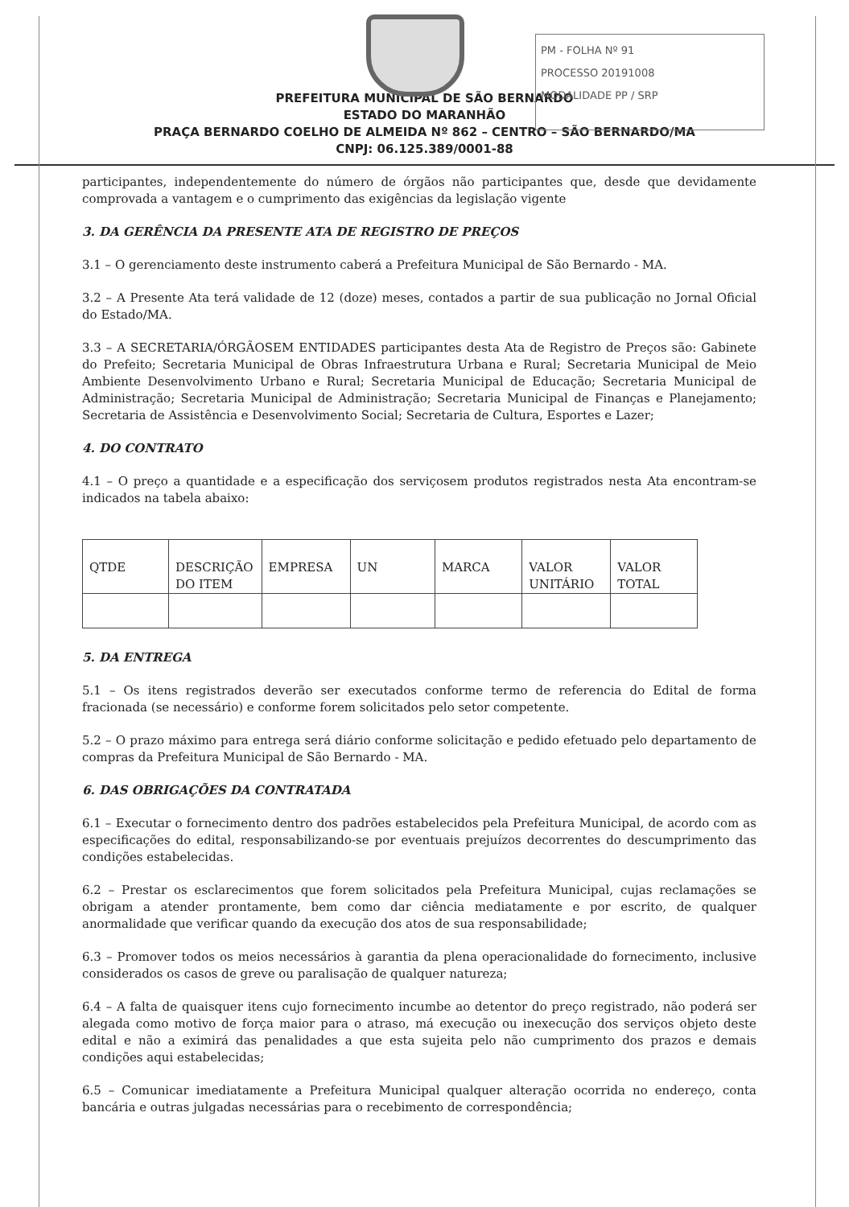PM - FOLHA Nº 91
PROCESSO 20191008
MODALIDADE PP / SRP
PREFEITURA MUNICIPAL DE SÃO BERNARDO
ESTADO DO MARANHÃO
PRAÇA BERNARDO COELHO DE ALMEIDA Nº 862 – CENTRO – SÃO BERNARDO/MA
CNPJ: 06.125.389/0001-88
participantes, independentemente do número de órgãos não participantes que, desde que devidamente comprovada a vantagem e o cumprimento das exigências da legislação vigente
3. DA GERÊNCIA DA PRESENTE ATA DE REGISTRO DE PREÇOS
3.1 – O gerenciamento deste instrumento caberá a Prefeitura Municipal de São Bernardo - MA.
3.2 – A Presente Ata terá validade de 12 (doze) meses, contados a partir de sua publicação no Jornal Oficial do Estado/MA.
3.3 – A SECRETARIA/ÓRGÃOSEM ENTIDADES participantes desta Ata de Registro de Preços são: Gabinete do Prefeito; Secretaria Municipal de Obras Infraestrutura Urbana e Rural; Secretaria Municipal de Meio Ambiente Desenvolvimento Urbano e Rural; Secretaria Municipal de Educação; Secretaria Municipal de Administração; Secretaria Municipal de Administração; Secretaria Municipal de Finanças e Planejamento; Secretaria de Assistência e Desenvolvimento Social; Secretaria de Cultura, Esportes e Lazer;
4. DO CONTRATO
4.1 – O preço a quantidade e a especificação dos serviçosem produtos registrados nesta Ata encontram-se indicados na tabela abaixo:
| QTDE | DESCRIÇÃO DO ITEM | EMPRESA | UN | MARCA | VALOR UNITÁRIO | VALOR TOTAL |
5. DA ENTREGA
5.1 – Os itens registrados deverão ser executados conforme termo de referencia do Edital de forma fracionada (se necessário) e conforme forem solicitados pelo setor competente.
5.2 – O prazo máximo para entrega será diário conforme solicitação e pedido efetuado pelo departamento de compras da Prefeitura Municipal de São Bernardo - MA.
6. DAS OBRIGAÇÕES DA CONTRATADA
6.1 – Executar o fornecimento dentro dos padrões estabelecidos pela Prefeitura Municipal, de acordo com as especificações do edital, responsabilizando-se por eventuais prejuízos decorrentes do descumprimento das condições estabelecidas.
6.2 – Prestar os esclarecimentos que forem solicitados pela Prefeitura Municipal, cujas reclamações se obrigam a atender prontamente, bem como dar ciência mediatamente e por escrito, de qualquer anormalidade que verificar quando da execução dos atos de sua responsabilidade;
6.3 – Promover todos os meios necessários à garantia da plena operacionalidade do fornecimento, inclusive considerados os casos de greve ou paralisação de qualquer natureza;
6.4 – A falta de quaisquer itens cujo fornecimento incumbe ao detentor do preço registrado, não poderá ser alegada como motivo de força maior para o atraso, má execução ou inexecução dos serviços objeto deste edital e não a eximirá das penalidades a que esta sujeita pelo não cumprimento dos prazos e demais condições aqui estabelecidas;
6.5 – Comunicar imediatamente a Prefeitura Municipal qualquer alteração ocorrida no endereço, conta bancária e outras julgadas necessárias para o recebimento de correspondência;